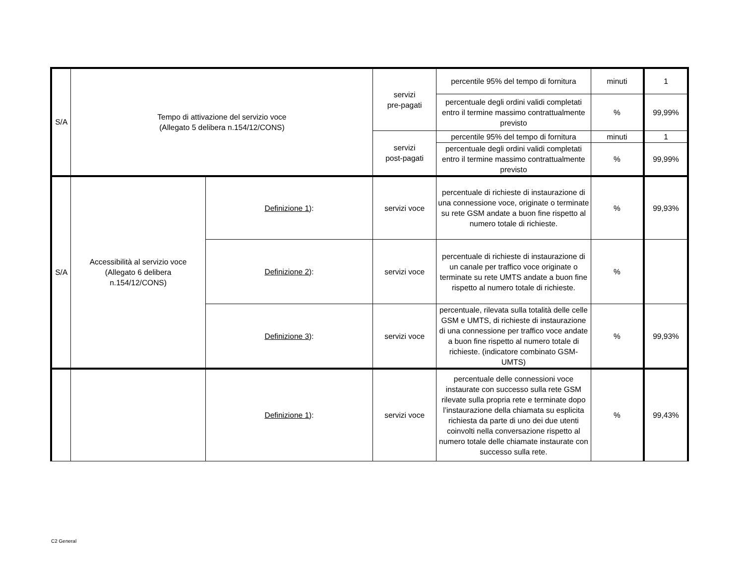| S/A | Tempo di attivazione del servizio voce (Allegato 5 delibera n.154/12/CONS) | | servizi pre-pagati | percentile 95% del tempo di fornitura | minuti | 1 |
| | | | | percentuale degli ordini validi completati entro il termine massimo contrattualmente previsto | % | 99,99% |
| | | | servizi post-pagati | percentile 95% del tempo di fornitura | minuti | 1 |
| | | | | percentuale degli ordini validi completati entro il termine massimo contrattualmente previsto | % | 99,99% |
| S/A | Accessibilità al servizio voce (Allegato 6 delibera n.154/12/CONS) | Definizione 1 ): | servizi voce | percentuale di richieste di instaurazione di una connessione voce, originate o terminate su rete GSM andate a buon fine rispetto al numero totale di richieste. | % | 99,93% |
| | | Definizione 2 ): | servizi voce | percentuale di richieste di instaurazione di un canale per traffico voce originate o terminate su rete UMTS andate a buon fine rispetto al numero totale di richieste. | % | |
| | | Definizione 3 ): | servizi voce | percentuale, rilevata sulla totalità delle celle GSM e UMTS, di richieste di instaurazione di una connessione per traffico voce andate a buon fine rispetto al numero totale di richieste. (indicatore combinato GSM-UMTS) | % | 99,93% |
| | | Definizione 1 ): | servizi voce | percentuale delle connessioni voce instaurate con successo sulla rete GSM rilevate sulla propria rete e terminate dopo l’instaurazione della chiamata su esplicita richiesta da parte di uno dei due utenti coinvolti nella conversazione rispetto al numero totale delle chiamate instaurate con successo sulla rete. | % | 99,43% |
C2 General